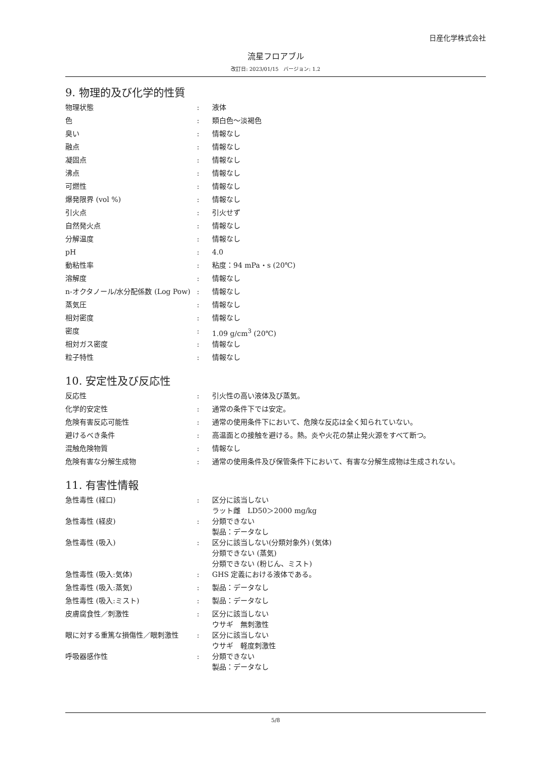日産化学株式会社
流星フロアブル
改訂日: 2023/01/15　バージョン: 1.2
9. 物理的及び化学的性質
| 物理状態 | : | 液体 |
| 色 | : | 類白色～淡褐色 |
| 臭い | : | 情報なし |
| 融点 | : | 情報なし |
| 凝固点 | : | 情報なし |
| 沸点 | : | 情報なし |
| 可燃性 | : | 情報なし |
| 爆発限界 (vol %) | : | 情報なし |
| 引火点 | : | 引火せず |
| 自然発火点 | : | 情報なし |
| 分解温度 | : | 情報なし |
| pH | : | 4.0 |
| 動粘性率 | : | 粘度：94 mPa・s (20℃) |
| 溶解度 | : | 情報なし |
| n-オクタノール/水分配係数 (Log Pow) | : | 情報なし |
| 蒸気圧 | : | 情報なし |
| 相対密度 | : | 情報なし |
| 密度 | : | 1.09 g/cm<sup>3</sup> (20℃) |
| 相対ガス密度 | : | 情報なし |
| 粒子特性 | : | 情報なし |
10. 安定性及び反応性
| 反応性 | : | 引火性の高い液体及び蒸気。 |
| 化学的安定性 | : | 通常の条件下では安定。 |
| 危険有害反応可能性 | : | 通常の使用条件下において、危険な反応は全く知られていない。 |
| 避けるべき条件 | : | 高温面との接触を避ける。熱。炎や火花の禁止発火源をすべて断つ。 |
| 混触危険物質 | : | 情報なし |
| 危険有害な分解生成物 | : | 通常の使用条件及び保管条件下において、有害な分解生成物は生成されない。 |
11. 有害性情報
| 急性毒性 (経口) | : | 区分に該当しない ラット雌 LD50＞2000 mg/kg |
| 急性毒性 (経皮) | : | 分類できない 製品：データなし |
| 急性毒性 (吸入) | : | 区分に該当しない(分類対象外) (気体) 分類できない (蒸気) 分類できない (粉じん、ミスト) |
| 急性毒性 (吸入:気体) | : | GHS 定義における液体である。 |
| 急性毒性 (吸入:蒸気) | : | 製品：データなし |
| 急性毒性 (吸入:ミスト) | : | 製品：データなし |
| 皮膚腐食性／刺激性 | : | 区分に該当しない ウサギ 無刺激性 |
| 眼に対する重篤な損傷性／眼刺激性 | : | 区分に該当しない ウサギ 軽度刺激性 |
| 呼吸器感作性 | : | 分類できない 製品：データなし |
5/8